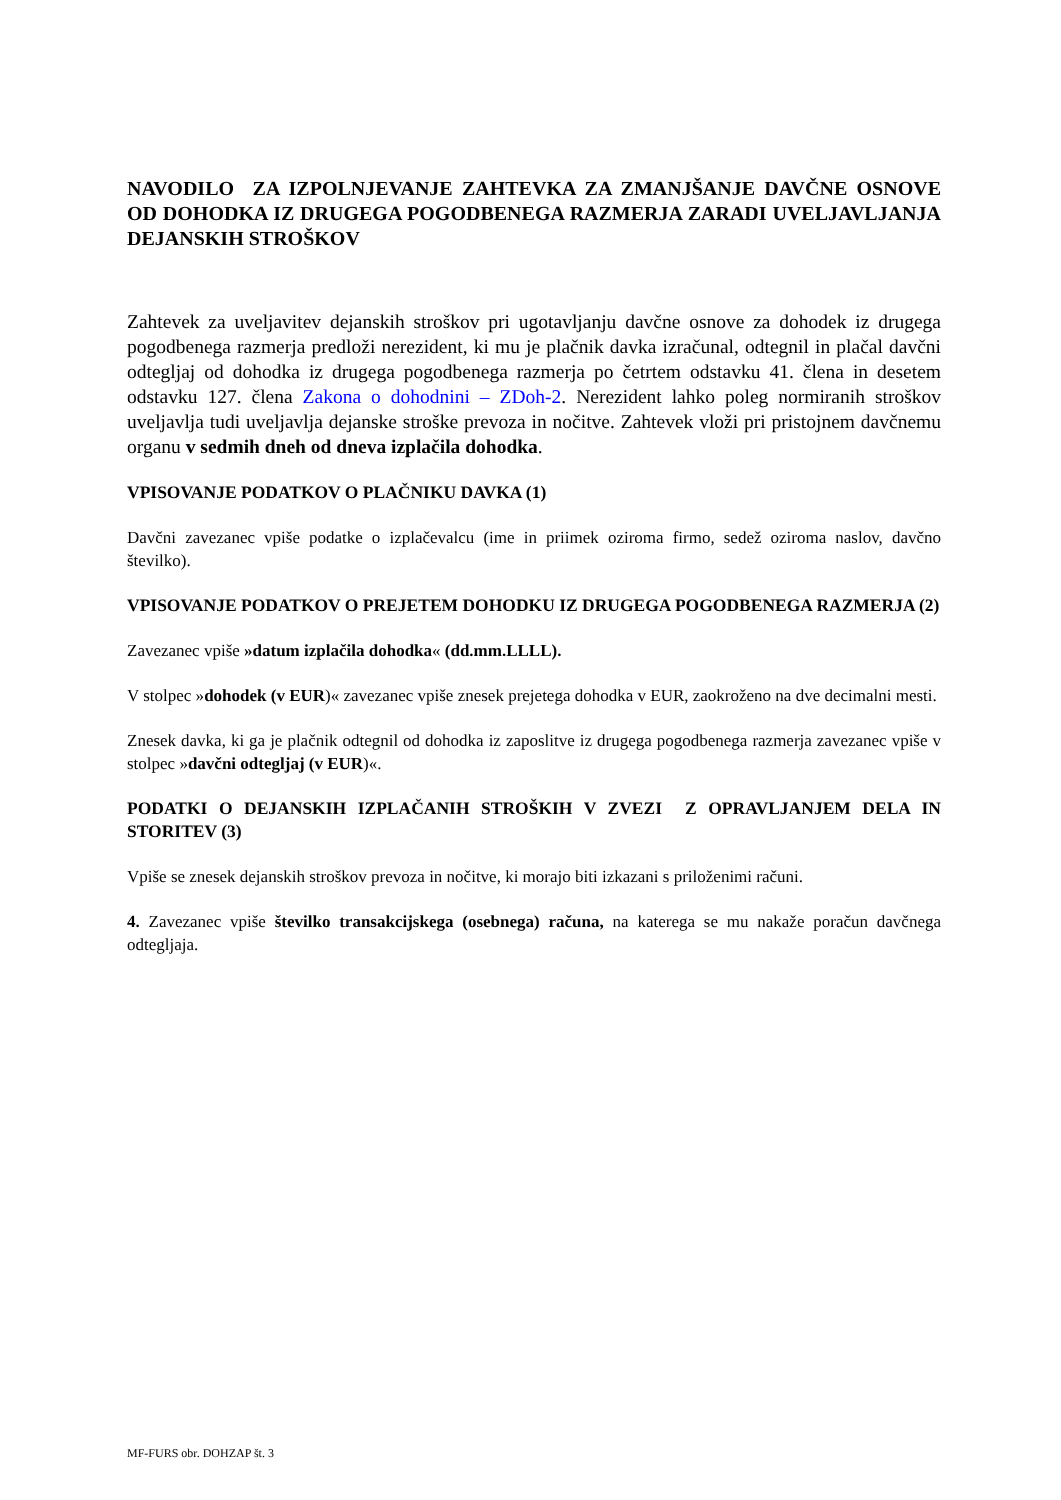NAVODILO ZA IZPOLNJEVANJE ZAHTEVKA ZA ZMANJŠANJE DAVČNE OSNOVE OD DOHODKA IZ DRUGEGA POGODBENEGA RAZMERJA ZARADI UVELJAVLJANJA DEJANSKIH STROŠKOV
Zahtevek za uveljavitev dejanskih stroškov pri ugotavljanju davčne osnove za dohodek iz drugega pogodbenega razmerja predloži nerezident, ki mu je plačnik davka izračunal, odtegnil in plačal davčni odtegljaj od dohodka iz drugega pogodbenega razmerja po četrtem odstavku 41. člena in desetem odstavku 127. člena Zakona o dohodnini – ZDoh-2. Nerezident lahko poleg normiranih stroškov uveljavlja tudi uveljavlja dejanske stroške prevoza in nočitve. Zahtevek vloži pri pristojnem davčnemu organu v sedmih dneh od dneva izplačila dohodka.
VPISOVANJE PODATKOV O PLAČNIKU DAVKA (1)
Davčni zavezanec vpiše podatke o izplačevalcu (ime in priimek oziroma firmo, sedež oziroma naslov, davčno številko).
VPISOVANJE PODATKOV O PREJETEM DOHODKU IZ DRUGEGA POGODBENEGA RAZMERJA (2)
Zavezanec vpiše »datum izplačila dohodka« (dd.mm.LLLL).
V stolpec »dohodek (v EUR)« zavezanec vpiše znesek prejetega dohodka v EUR, zaokroženo na dve decimalni mesti.
Znesek davka, ki ga je plačnik odtegnil od dohodka iz zaposlitve iz drugega pogodbenega razmerja zavezanec vpiše v stolpec »davčni odtegljaj (v EUR)«.
PODATKI O DEJANSKIH IZPLAČANIH STROŠKIH V ZVEZI Z OPRAVLJANJEM DELA IN STORITEV (3)
Vpiše se znesek dejanskih stroškov prevoza in nočitve, ki morajo biti izkazani s priloženimi računi.
4. Zavezanec vpiše številko transakcijskega (osebnega) računa, na katerega se mu nakaže poračun davčnega odtegljaja.
MF-FURS obr. DOHZAP št. 3